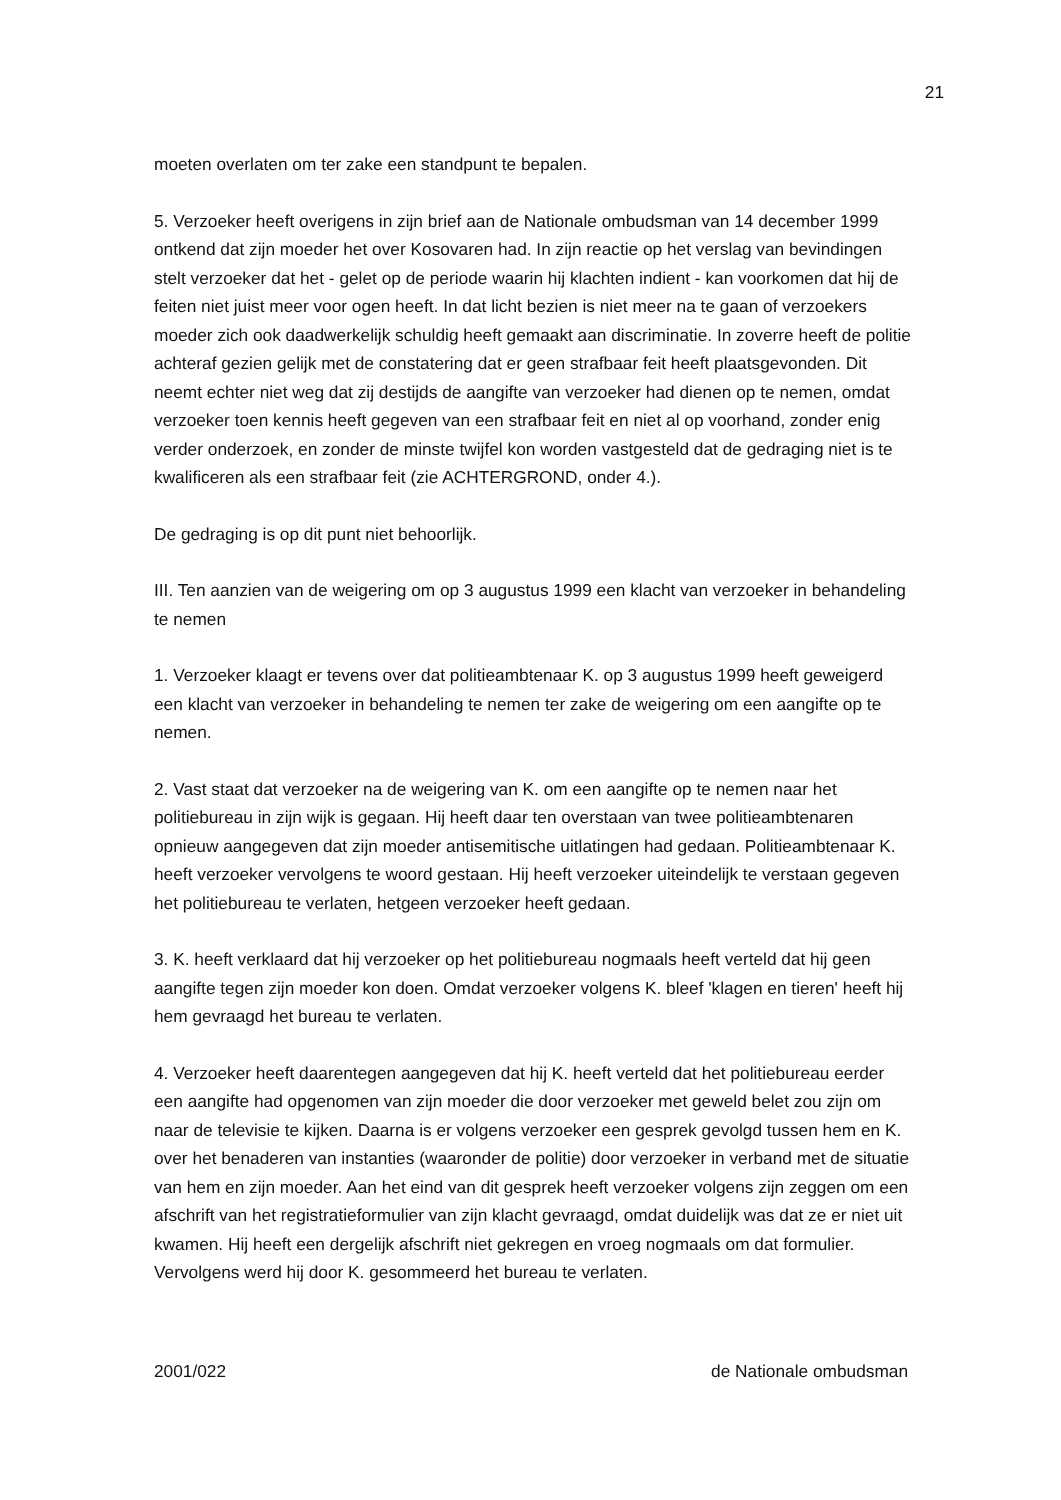21
moeten overlaten om ter zake een standpunt te bepalen.
5. Verzoeker heeft overigens in zijn brief aan de Nationale ombudsman van 14 december 1999 ontkend dat zijn moeder het over Kosovaren had. In zijn reactie op het verslag van bevindingen stelt verzoeker dat het - gelet op de periode waarin hij klachten indient - kan voorkomen dat hij de feiten niet juist meer voor ogen heeft. In dat licht bezien is niet meer na te gaan of verzoekers moeder zich ook daadwerkelijk schuldig heeft gemaakt aan discriminatie. In zoverre heeft de politie achteraf gezien gelijk met de constatering dat er geen strafbaar feit heeft plaatsgevonden. Dit neemt echter niet weg dat zij destijds de aangifte van verzoeker had dienen op te nemen, omdat verzoeker toen kennis heeft gegeven van een strafbaar feit en niet al op voorhand, zonder enig verder onderzoek, en zonder de minste twijfel kon worden vastgesteld dat de gedraging niet is te kwalificeren als een strafbaar feit (zie ACHTERGROND, onder 4.).
De gedraging is op dit punt niet behoorlijk.
III. Ten aanzien van de weigering om op 3 augustus 1999 een klacht van verzoeker in behandeling te nemen
1. Verzoeker klaagt er tevens over dat politieambtenaar K. op 3 augustus 1999 heeft geweigerd een klacht van verzoeker in behandeling te nemen ter zake de weigering om een aangifte op te nemen.
2. Vast staat dat verzoeker na de weigering van K. om een aangifte op te nemen naar het politiebureau in zijn wijk is gegaan. Hij heeft daar ten overstaan van twee politieambtenaren opnieuw aangegeven dat zijn moeder antisemitische uitlatingen had gedaan. Politieambtenaar K. heeft verzoeker vervolgens te woord gestaan. Hij heeft verzoeker uiteindelijk te verstaan gegeven het politiebureau te verlaten, hetgeen verzoeker heeft gedaan.
3. K. heeft verklaard dat hij verzoeker op het politiebureau nogmaals heeft verteld dat hij geen aangifte tegen zijn moeder kon doen. Omdat verzoeker volgens K. bleef 'klagen en tieren' heeft hij hem gevraagd het bureau te verlaten.
4. Verzoeker heeft daarentegen aangegeven dat hij K. heeft verteld dat het politiebureau eerder een aangifte had opgenomen van zijn moeder die door verzoeker met geweld belet zou zijn om naar de televisie te kijken. Daarna is er volgens verzoeker een gesprek gevolgd tussen hem en K. over het benaderen van instanties (waaronder de politie) door verzoeker in verband met de situatie van hem en zijn moeder. Aan het eind van dit gesprek heeft verzoeker volgens zijn zeggen om een afschrift van het registratieformulier van zijn klacht gevraagd, omdat duidelijk was dat ze er niet uit kwamen. Hij heeft een dergelijk afschrift niet gekregen en vroeg nogmaals om dat formulier. Vervolgens werd hij door K. gesommeerd het bureau te verlaten.
2001/022 de Nationale ombudsman